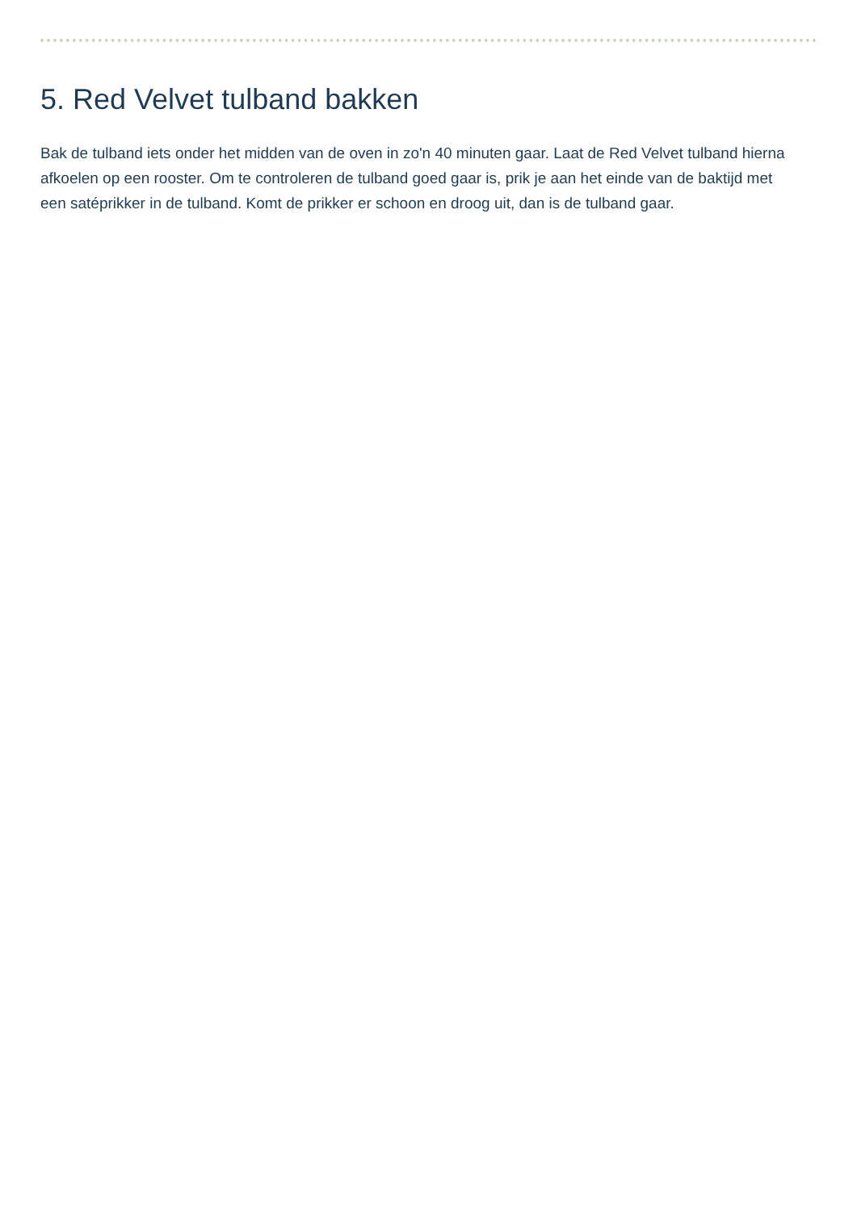5. Red Velvet tulband bakken
Bak de tulband iets onder het midden van de oven in zo'n 40 minuten gaar. Laat de Red Velvet tulband hierna afkoelen op een rooster. Om te controleren de tulband goed gaar is, prik je aan het einde van de baktijd met een satéprikker in de tulband. Komt de prikker er schoon en droog uit, dan is de tulband gaar.